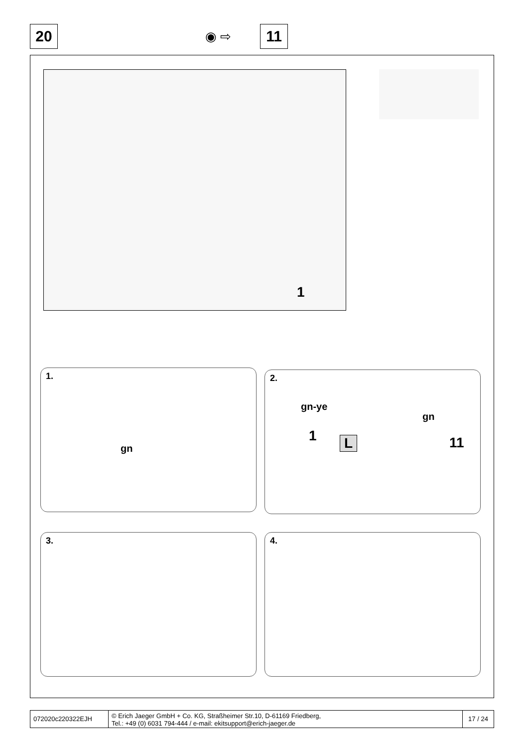20 ◉ ⇨
11
1
1.
gn
2.
gn-ye
gn
1 L 11
3. 4.
072020c220322EJH
© Erich Jaeger GmbH + Co. KG, Straßheimer Str.10, D-61169 Friedberg,
Tel.: +49 (0) 6031 794-444 / e-mail: ekitsupport@erich-jaeger.de
17 / 24